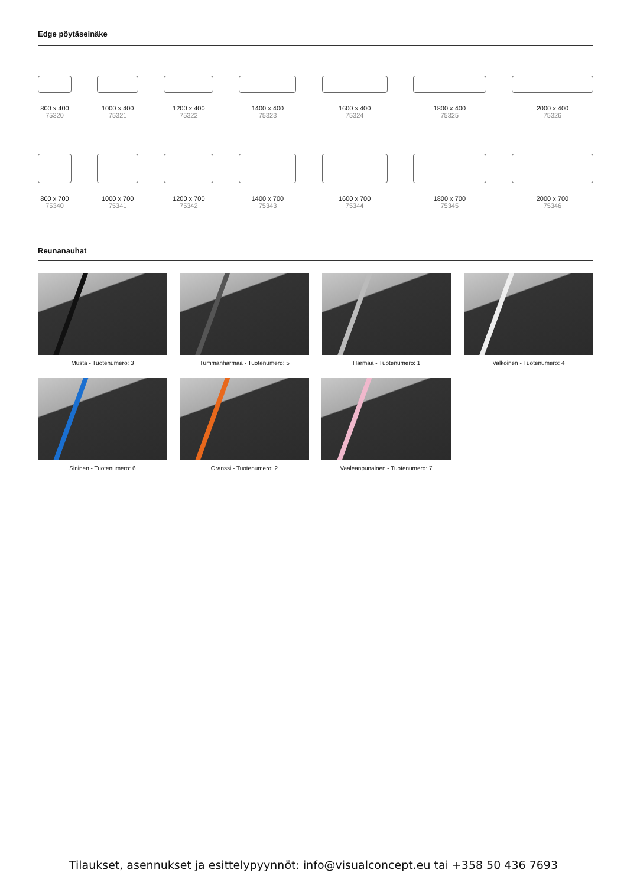Edge pöytäseinäke
800 x 400
75320
1000 x 400
75321
1200 x 400
75322
1400 x 400
75323
1600 x 400
75324
1800 x 400
75325
2000 x 400
75326
800 x 700
75340
1000 x 700
75341
1200 x 700
75342
1400 x 700
75343
1600 x 700
75344
1800 x 700
75345
2000 x 700
75346
Reunanauhat
Musta - Tuotenumero: 3 Tummanharmaa - Tuotenumero: 5 Harmaa - Tuotenumero: 1 Valkoinen - Tuotenumero: 4
Sininen - Tuotenumero: 6 Oranssi - Tuotenumero: 2 Vaaleanpunainen - Tuotenumero: 7
Tilaukset, asennukset ja esittelypyynnöt: info@visualconcept.eu tai +358 50 436 7693